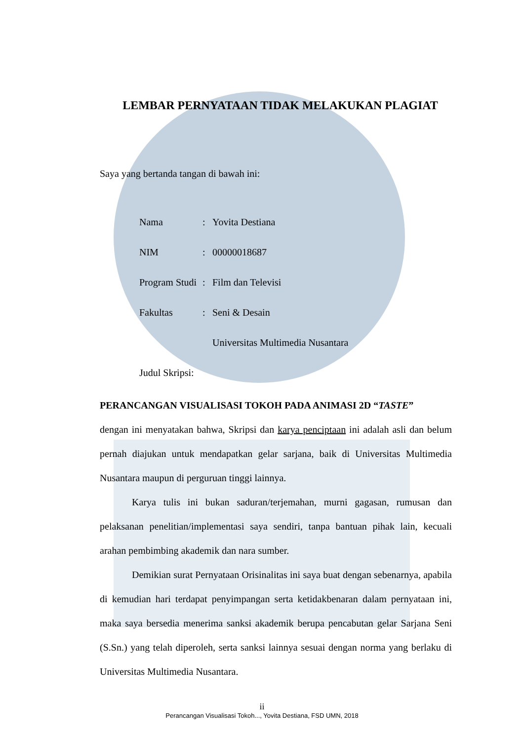LEMBAR PERNYATAAN TIDAK MELAKUKAN PLAGIAT
Saya yang bertanda tangan di bawah ini:
| Nama | : | Yovita Destiana |
| NIM | : | 00000018687 |
| Program Studi | : | Film dan Televisi |
| Fakultas | : | Seni & Desain |
| | | Universitas Multimedia Nusantara |
| Judul Skripsi: | | |
PERANCANGAN VISUALISASI TOKOH PADA ANIMASI 2D “TASTE”
dengan ini menyatakan bahwa, Skripsi dan karya penciptaan ini adalah asli dan belum pernah diajukan untuk mendapatkan gelar sarjana, baik di Universitas Multimedia Nusantara maupun di perguruan tinggi lainnya.
Karya tulis ini bukan saduran/terjemahan, murni gagasan, rumusan dan pelaksanan penelitian/implementasi saya sendiri, tanpa bantuan pihak lain, kecuali arahan pembimbing akademik dan nara sumber.
Demikian surat Pernyataan Orisinalitas ini saya buat dengan sebenarnya, apabila di kemudian hari terdapat penyimpangan serta ketidakbenaran dalam pernyataan ini, maka saya bersedia menerima sanksi akademik berupa pencabutan gelar Sarjana Seni (S.Sn.) yang telah diperoleh, serta sanksi lainnya sesuai dengan norma yang berlaku di Universitas Multimedia Nusantara.
ii
Perancangan Visualisasi Tokoh..., Yovita Destiana, FSD UMN, 2018